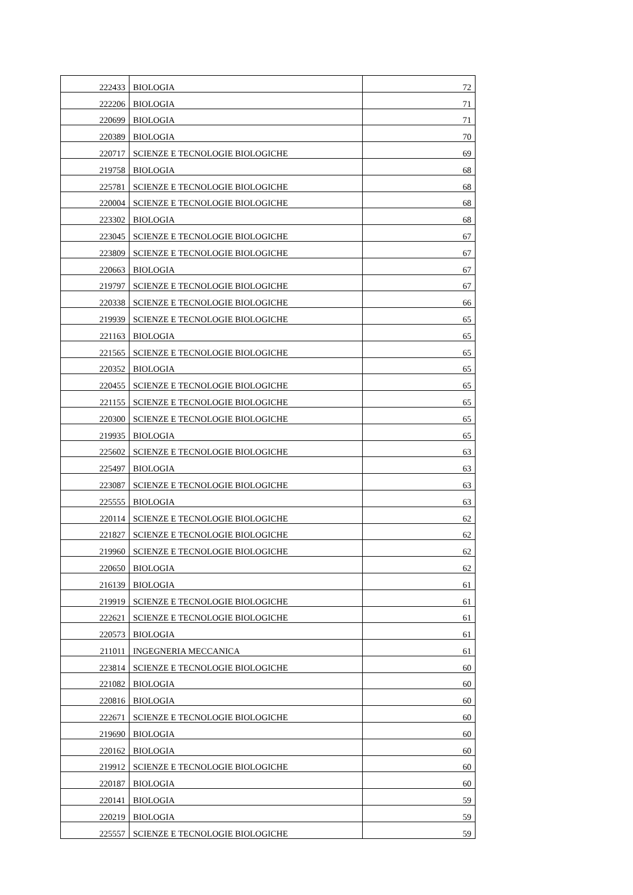| 222433 | BIOLOGIA | 72 |
| 222206 | BIOLOGIA | 71 |
| 220699 | BIOLOGIA | 71 |
| 220389 | BIOLOGIA | 70 |
| 220717 | SCIENZE E TECNOLOGIE BIOLOGICHE | 69 |
| 219758 | BIOLOGIA | 68 |
| 225781 | SCIENZE E TECNOLOGIE BIOLOGICHE | 68 |
| 220004 | SCIENZE E TECNOLOGIE BIOLOGICHE | 68 |
| 223302 | BIOLOGIA | 68 |
| 223045 | SCIENZE E TECNOLOGIE BIOLOGICHE | 67 |
| 223809 | SCIENZE E TECNOLOGIE BIOLOGICHE | 67 |
| 220663 | BIOLOGIA | 67 |
| 219797 | SCIENZE E TECNOLOGIE BIOLOGICHE | 67 |
| 220338 | SCIENZE E TECNOLOGIE BIOLOGICHE | 66 |
| 219939 | SCIENZE E TECNOLOGIE BIOLOGICHE | 65 |
| 221163 | BIOLOGIA | 65 |
| 221565 | SCIENZE E TECNOLOGIE BIOLOGICHE | 65 |
| 220352 | BIOLOGIA | 65 |
| 220455 | SCIENZE E TECNOLOGIE BIOLOGICHE | 65 |
| 221155 | SCIENZE E TECNOLOGIE BIOLOGICHE | 65 |
| 220300 | SCIENZE E TECNOLOGIE BIOLOGICHE | 65 |
| 219935 | BIOLOGIA | 65 |
| 225602 | SCIENZE E TECNOLOGIE BIOLOGICHE | 63 |
| 225497 | BIOLOGIA | 63 |
| 223087 | SCIENZE E TECNOLOGIE BIOLOGICHE | 63 |
| 225555 | BIOLOGIA | 63 |
| 220114 | SCIENZE E TECNOLOGIE BIOLOGICHE | 62 |
| 221827 | SCIENZE E TECNOLOGIE BIOLOGICHE | 62 |
| 219960 | SCIENZE E TECNOLOGIE BIOLOGICHE | 62 |
| 220650 | BIOLOGIA | 62 |
| 216139 | BIOLOGIA | 61 |
| 219919 | SCIENZE E TECNOLOGIE BIOLOGICHE | 61 |
| 222621 | SCIENZE E TECNOLOGIE BIOLOGICHE | 61 |
| 220573 | BIOLOGIA | 61 |
| 211011 | INGEGNERIA MECCANICA | 61 |
| 223814 | SCIENZE E TECNOLOGIE BIOLOGICHE | 60 |
| 221082 | BIOLOGIA | 60 |
| 220816 | BIOLOGIA | 60 |
| 222671 | SCIENZE E TECNOLOGIE BIOLOGICHE | 60 |
| 219690 | BIOLOGIA | 60 |
| 220162 | BIOLOGIA | 60 |
| 219912 | SCIENZE E TECNOLOGIE BIOLOGICHE | 60 |
| 220187 | BIOLOGIA | 60 |
| 220141 | BIOLOGIA | 59 |
| 220219 | BIOLOGIA | 59 |
| 225557 | SCIENZE E TECNOLOGIE BIOLOGICHE | 59 |